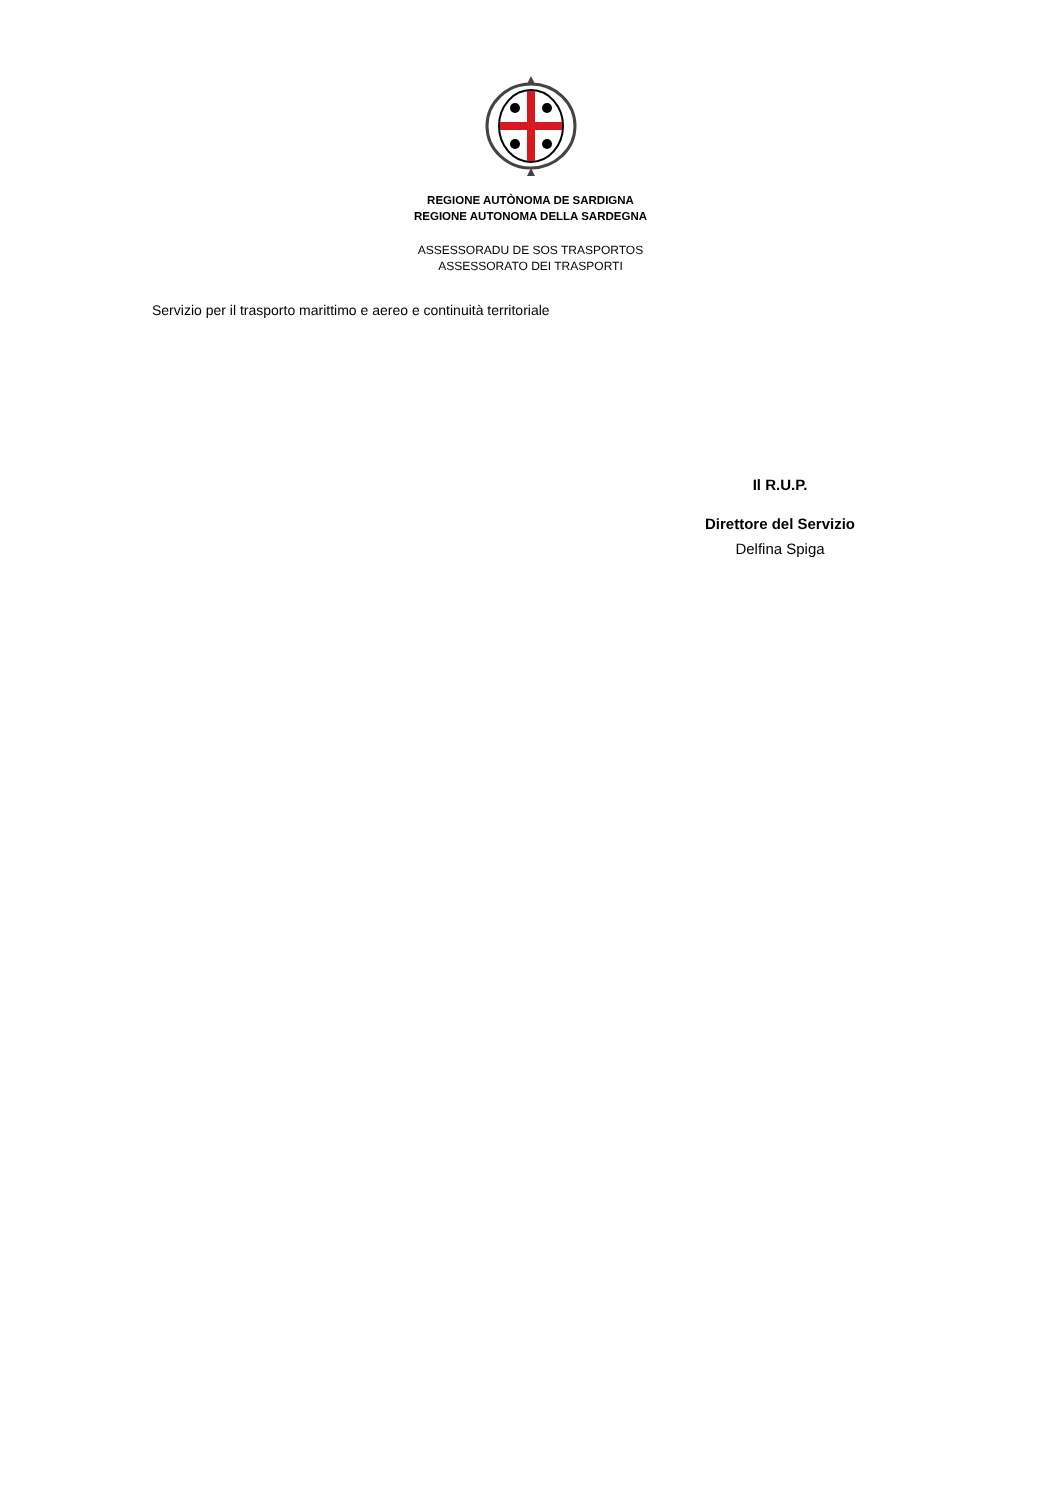REGIONE AUTÒNOMA DE SARDIGNA
REGIONE AUTONOMA DELLA SARDEGNA
ASSESSORADU DE SOS TRASPORTOS
ASSESSORATO DEI TRASPORTI
Servizio per il trasporto marittimo e aereo e continuità territoriale
Il R.U.P.
Direttore del Servizio
Delfina Spiga